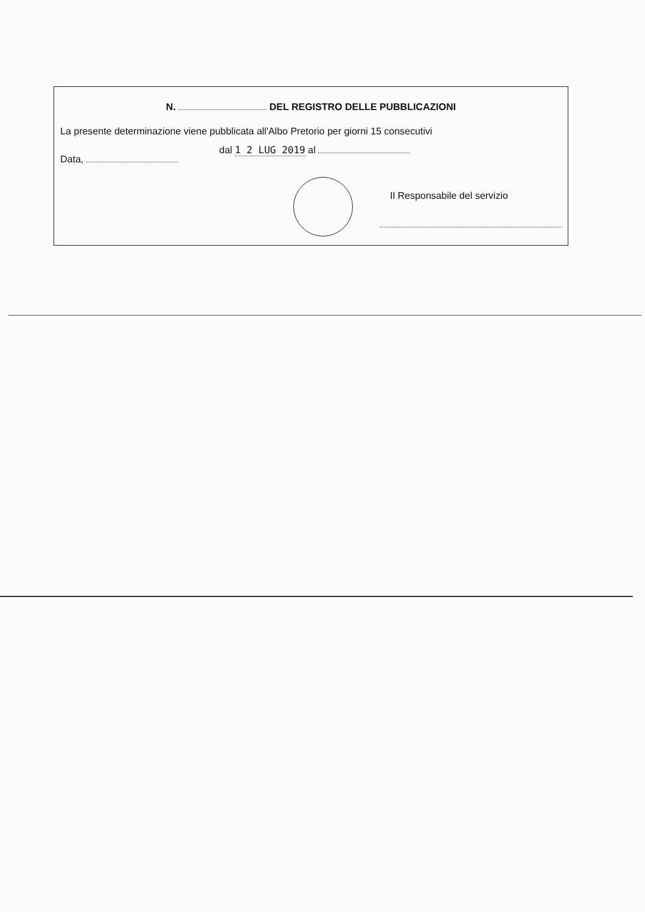N. DEL REGISTRO DELLE PUBBLICAZIONI
La presente determinazione viene pubblicata all'Albo Pretorio per giorni 15 consecutivi
Data, dal 1 2 LUG 2019 al
Il Responsabile del servizio